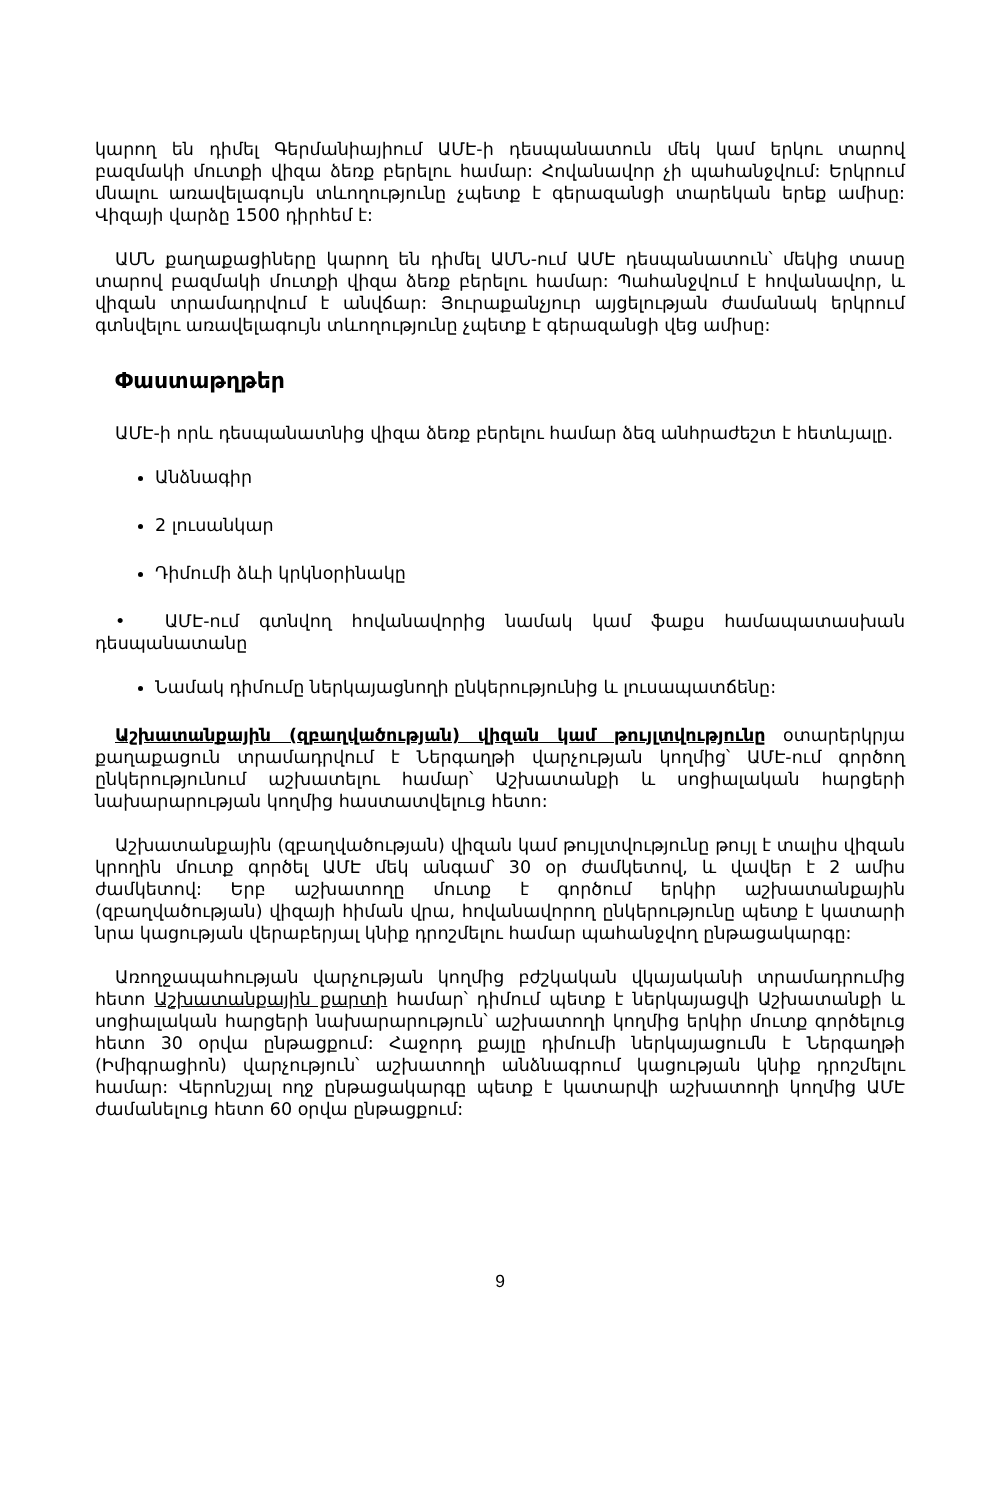կարող են դիմել Գերմանիայիում ԱՄԷ-ի դեսպանատուն մեկ կամ երկու տարով բազմակի մուտքի վիզա ձեռք բերելու համար: Հովանավոր չի պահանջվում: Երկրում մնալու առավելագույն տևողությունը չպետք է գերազանցի տարեկան երեք ամիսը: Վիզայի վարձը 1500 դիրհեմ է:
ԱՄՆ քաղաքացիները կարող են դիմել ԱՄՆ-ում ԱՄԷ դեսպանատուն՝ մեկից տասը տարով բազմակի մուտքի վիզա ձեռք բերելու համար: Պահանջվում է հովանավոր, և վիզան տրամադրվում է անվճար: Յուրաքանչյուր այցելության ժամանակ երկրում գտնվելու առավելագույն տևողությունը չպետք է գերազանցի վեց ամիսը:
Փաստաթղթեր
ԱՄԷ-ի որև դեսպանատնից վիզա ձեռք բերելու համար ձեզ անհրաժեշտ է հետևյալը.
Անձնագիր
2 լուսանկար
Դիմումի ձևի կրկնօրինակը
• ԱՄԷ-ում գտնվող հովանավորից նամակ կամ ֆաքս համապատասխան դեսպանատանը
Նամակ դիմումը ներկայացնողի ընկերությունից և լուսապատճենը:
Աշխատանքային (զբաղվածության) վիզան կամ թույլտվությունը օտարերկրյա քաղաքացուն տրամադրվում է Ներգաղթի վարչության կողմից՝ ԱՄԷ-ում գործող ընկերությունում աշխատելու համար՝ Աշխատանքի և սոցիալական հարցերի նախարարության կողմից հաստատվելուց հետո:
Աշխատանքային (զբաղվածության) վիզան կամ թույլտվությունը թույլ է տալիս վիզան կրողին մուտք գործել ԱՄԷ մեկ անգամ՝ 30 օր ժամկետով, և վավեր է 2 ամիս ժամկետով: Երբ աշխատողը մուտք է գործում երկիր աշխատանքային (զբաղվածության) վիզայի հիման վրա, հովանավորող ընկերությունը պետք է կատարի նրա կացության վերաբերյալ կնիք դրոշմելու համար պահանջվող ընթացակարգը:
Առողջապահության վարչության կողմից բժշկական վկայականի տրամադրումից հետո Աշխատանքային քարտի համար՝ դիմում պետք է ներկայացվի Աշխատանքի և սոցիալական հարցերի նախարարություն՝ աշխատողի կողմից երկիր մուտք գործելուց հետո 30 օրվա ընթացքում: Հաջորդ քայլը դիմումի ներկայացումն է Ներգաղթի (Իմիգրացիոն) վարչություն՝ աշխատողի անձնագրում կացության կնիք դրոշմելու համար: Վերոնշյալ ողջ ընթացակարգը պետք է կատարվի աշխատողի կողմից ԱՄԷ ժամանելուց հետո 60 օրվա ընթացքում:
9